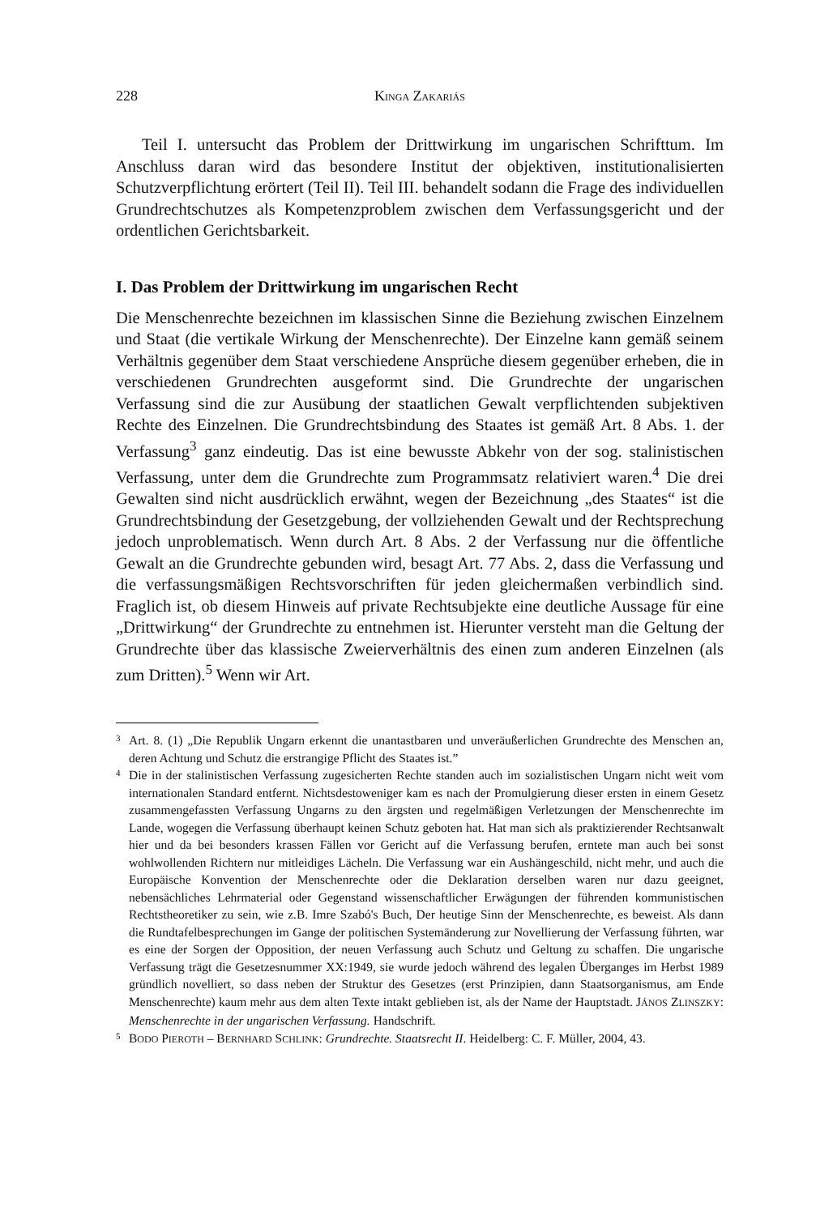228 KINGA ZAKARIÁS
Teil I. untersucht das Problem der Drittwirkung im ungarischen Schrifttum. Im Anschluss daran wird das besondere Institut der objektiven, institutionalisierten Schutzverpflichtung erörtert (Teil II). Teil III. behandelt sodann die Frage des individuellen Grundrechtschutzes als Kompetenzproblem zwischen dem Verfassungsgericht und der ordentlichen Gerichtsbarkeit.
I. Das Problem der Drittwirkung im ungarischen Recht
Die Menschenrechte bezeichnen im klassischen Sinne die Beziehung zwischen Einzelnem und Staat (die vertikale Wirkung der Menschenrechte). Der Einzelne kann gemäß seinem Verhältnis gegenüber dem Staat verschiedene Ansprüche diesem gegenüber erheben, die in verschiedenen Grundrechten ausgeformt sind. Die Grundrechte der ungarischen Verfassung sind die zur Ausübung der staatlichen Gewalt verpflichtenden subjektiven Rechte des Einzelnen. Die Grundrechtsbindung des Staates ist gemäß Art. 8 Abs. 1. der Verfassung<sup>3</sup> ganz eindeutig. Das ist eine bewusste Abkehr von der sog. stalinistischen Verfassung, unter dem die Grundrechte zum Programmsatz relativiert waren.<sup>4</sup> Die drei Gewalten sind nicht ausdrücklich erwähnt, wegen der Bezeichnung „des Staates“ ist die Grundrechtsbindung der Gesetzgebung, der vollziehenden Gewalt und der Rechtsprechung jedoch unproblematisch. Wenn durch Art. 8 Abs. 2 der Verfassung nur die öffentliche Gewalt an die Grundrechte gebunden wird, besagt Art. 77 Abs. 2, dass die Verfassung und die verfassungsmäßigen Rechtsvorschriften für jeden gleichermaßen verbindlich sind. Fraglich ist, ob diesem Hinweis auf private Rechtsubjekte eine deutliche Aussage für eine „Drittwirkung“ der Grundrechte zu entnehmen ist. Hierunter versteht man die Geltung der Grundrechte über das klassische Zweierverhältnis des einen zum anderen Einzelnen (als zum Dritten).<sup>5</sup> Wenn wir Art.
3 Art. 8. (1) „Die Republik Ungarn erkennt die unantastbaren und unveräußerlichen Grundrechte des Menschen an, deren Achtung und Schutz die erstrangige Pflicht des Staates ist.”
4 Die in der stalinistischen Verfassung zugesicherten Rechte standen auch im sozialistischen Ungarn nicht weit vom internationalen Standard entfernt. Nichtsdestoweniger kam es nach der Promulgierung dieser ersten in einem Gesetz zusammengefassten Verfassung Ungarns zu den ärgsten und regelmäßigen Verletzungen der Menschenrechte im Lande, wogegen die Verfassung überhaupt keinen Schutz geboten hat. Hat man sich als praktizierender Rechtsanwalt hier und da bei besonders krassen Fällen vor Gericht auf die Verfassung berufen, erntete man auch bei sonst wohlwollenden Richtern nur mitleidiges Lächeln. Die Verfassung war ein Aushängeschild, nicht mehr, und auch die Europäische Konvention der Menschenrechte oder die Deklaration derselben waren nur dazu geeignet, nebensächliches Lehrmaterial oder Gegenstand wissenschaftlicher Erwägungen der führenden kommunistischen Rechtstheoretiker zu sein, wie z.B. Imre Szabó's Buch, Der heutige Sinn der Menschenrechte, es beweist. Als dann die Rundtafelbesprechungen im Gange der politischen Systemänderung zur Novellierung der Verfassung führten, war es eine der Sorgen der Opposition, der neuen Verfassung auch Schutz und Geltung zu schaffen. Die ungarische Verfassung trägt die Gesetzesnummer XX:1949, sie wurde jedoch während des legalen Überganges im Herbst 1989 gründlich novelliert, so dass neben der Struktur des Gesetzes (erst Prinzipien, dann Staatsorganismus, am Ende Menschenrechte) kaum mehr aus dem alten Texte intakt geblieben ist, als der Name der Hauptstadt. JÁNOS ZLINSZKY: Menschenrechte in der ungarischen Verfassung. Handschrift.
5 BODO PIEROTH – BERNHARD SCHLINK: Grundrechte. Staatsrecht II. Heidelberg: C. F. Müller, 2004, 43.